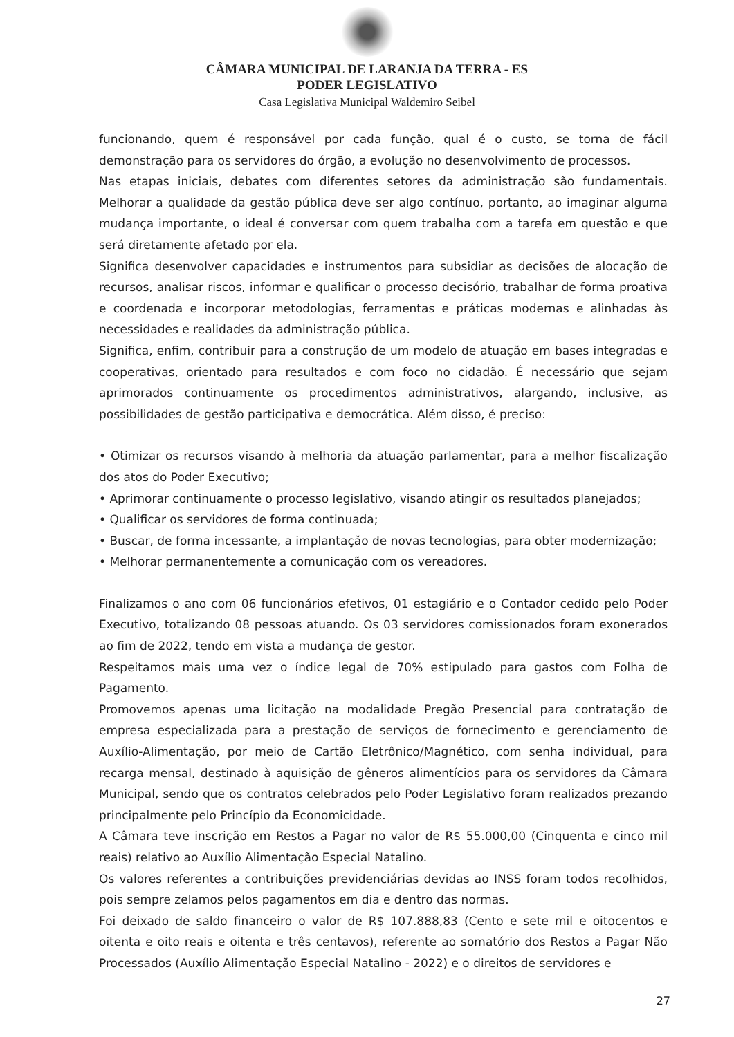CÂMARA MUNICIPAL DE LARANJA DA TERRA - ES
PODER LEGISLATIVO
Casa Legislativa Municipal Waldemiro Seibel
funcionando, quem é responsável por cada função, qual é o custo, se torna de fácil demonstração para os servidores do órgão, a evolução no desenvolvimento de processos.
Nas etapas iniciais, debates com diferentes setores da administração são fundamentais. Melhorar a qualidade da gestão pública deve ser algo contínuo, portanto, ao imaginar alguma mudança importante, o ideal é conversar com quem trabalha com a tarefa em questão e que será diretamente afetado por ela.
Significa desenvolver capacidades e instrumentos para subsidiar as decisões de alocação de recursos, analisar riscos, informar e qualificar o processo decisório, trabalhar de forma proativa e coordenada e incorporar metodologias, ferramentas e práticas modernas e alinhadas às necessidades e realidades da administração pública.
Significa, enfim, contribuir para a construção de um modelo de atuação em bases integradas e cooperativas, orientado para resultados e com foco no cidadão. É necessário que sejam aprimorados continuamente os procedimentos administrativos, alargando, inclusive, as possibilidades de gestão participativa e democrática. Além disso, é preciso:
• Otimizar os recursos visando à melhoria da atuação parlamentar, para a melhor fiscalização dos atos do Poder Executivo;
• Aprimorar continuamente o processo legislativo, visando atingir os resultados planejados;
• Qualificar os servidores de forma continuada;
• Buscar, de forma incessante, a implantação de novas tecnologias, para obter modernização;
• Melhorar permanentemente a comunicação com os vereadores.
Finalizamos o ano com 06 funcionários efetivos, 01 estagiário e o Contador cedido pelo Poder Executivo, totalizando 08 pessoas atuando. Os 03 servidores comissionados foram exonerados ao fim de 2022, tendo em vista a mudança de gestor.
Respeitamos mais uma vez o índice legal de 70% estipulado para gastos com Folha de Pagamento.
Promovemos apenas uma licitação na modalidade Pregão Presencial para contratação de empresa especializada para a prestação de serviços de fornecimento e gerenciamento de Auxílio-Alimentação, por meio de Cartão Eletrônico/Magnético, com senha individual, para recarga mensal, destinado à aquisição de gêneros alimentícios para os servidores da Câmara Municipal, sendo que os contratos celebrados pelo Poder Legislativo foram realizados prezando principalmente pelo Princípio da Economicidade.
A Câmara teve inscrição em Restos a Pagar no valor de R$ 55.000,00 (Cinquenta e cinco mil reais) relativo ao Auxílio Alimentação Especial Natalino.
Os valores referentes a contribuições previdenciárias devidas ao INSS foram todos recolhidos, pois sempre zelamos pelos pagamentos em dia e dentro das normas.
Foi deixado de saldo financeiro o valor de R$ 107.888,83 (Cento e sete mil e oitocentos e oitenta e oito reais e oitenta e três centavos), referente ao somatório dos Restos a Pagar Não Processados (Auxílio Alimentação Especial Natalino - 2022) e o direitos de servidores e
27